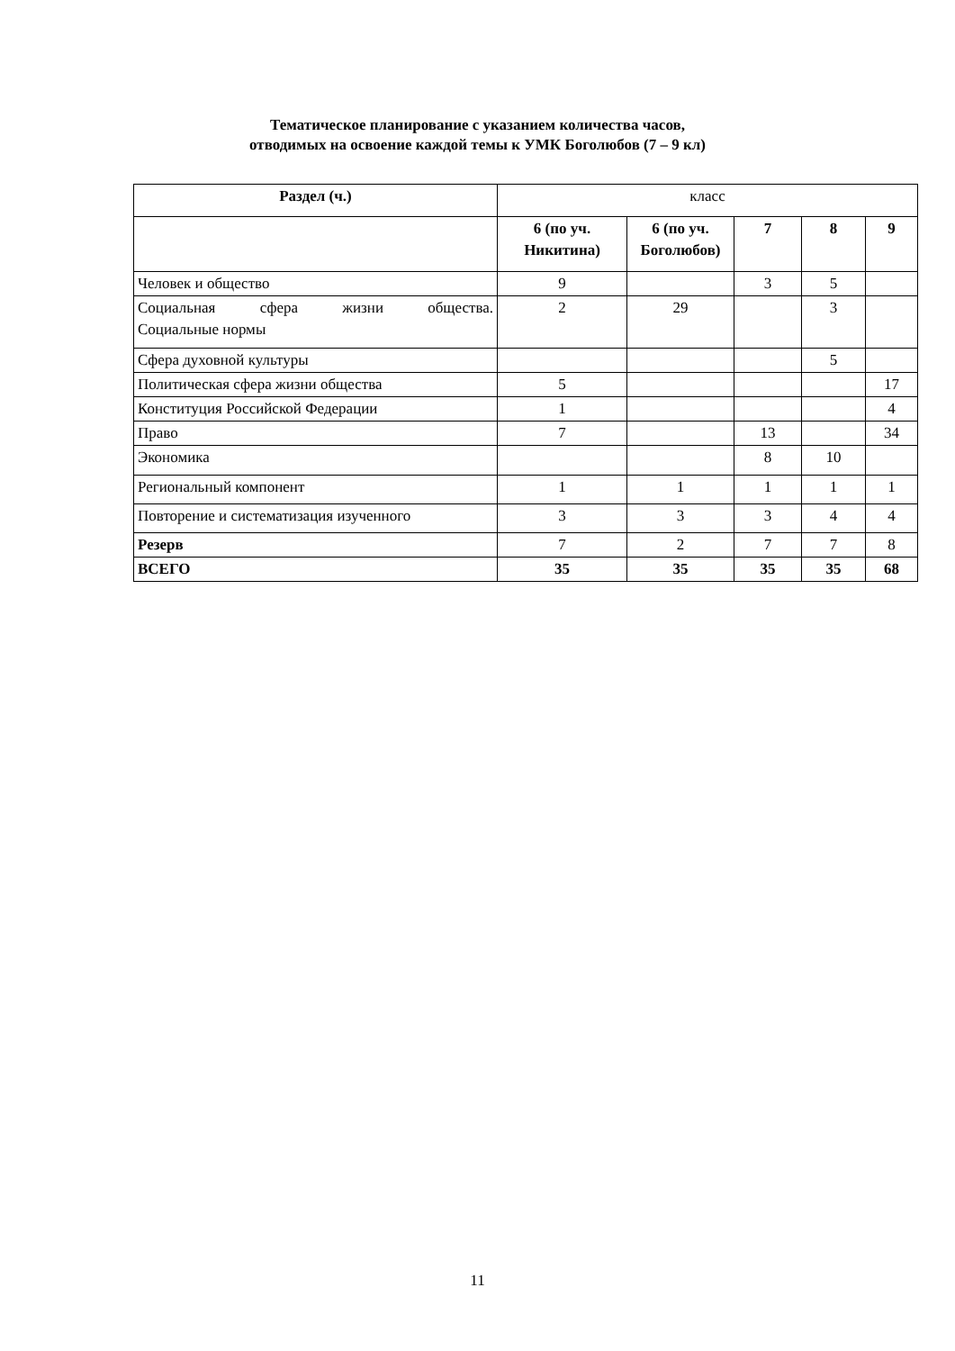Тематическое планирование с указанием количества часов,
отводимых на освоение каждой темы к УМК Боголюбов (7 – 9 кл)
| Раздел (ч.) | класс | | | | |
| | 6 (по уч. Никитина) | 6 (по уч. Боголюбов) | 7 | 8 | 9 |
| Человек и общество | 9 | | 3 | 5 | |
| Социальная сфера жизни общества. Социальные нормы | 2 | 29 | | 3 | |
| Сфера духовной культуры | | | | 5 | |
| Политическая сфера жизни общества | 5 | | | | 17 |
| Конституция Российской Федерации | 1 | | | | 4 |
| Право | 7 | | 13 | | 34 |
| Экономика | | | 8 | 10 | |
| Региональный компонент | 1 | 1 | 1 | 1 | 1 |
| Повторение и систематизация изученного | 3 | 3 | 3 | 4 | 4 |
| Резерв | 7 | 2 | 7 | 7 | 8 |
| ВСЕГО | 35 | 35 | 35 | 35 | 68 |
11